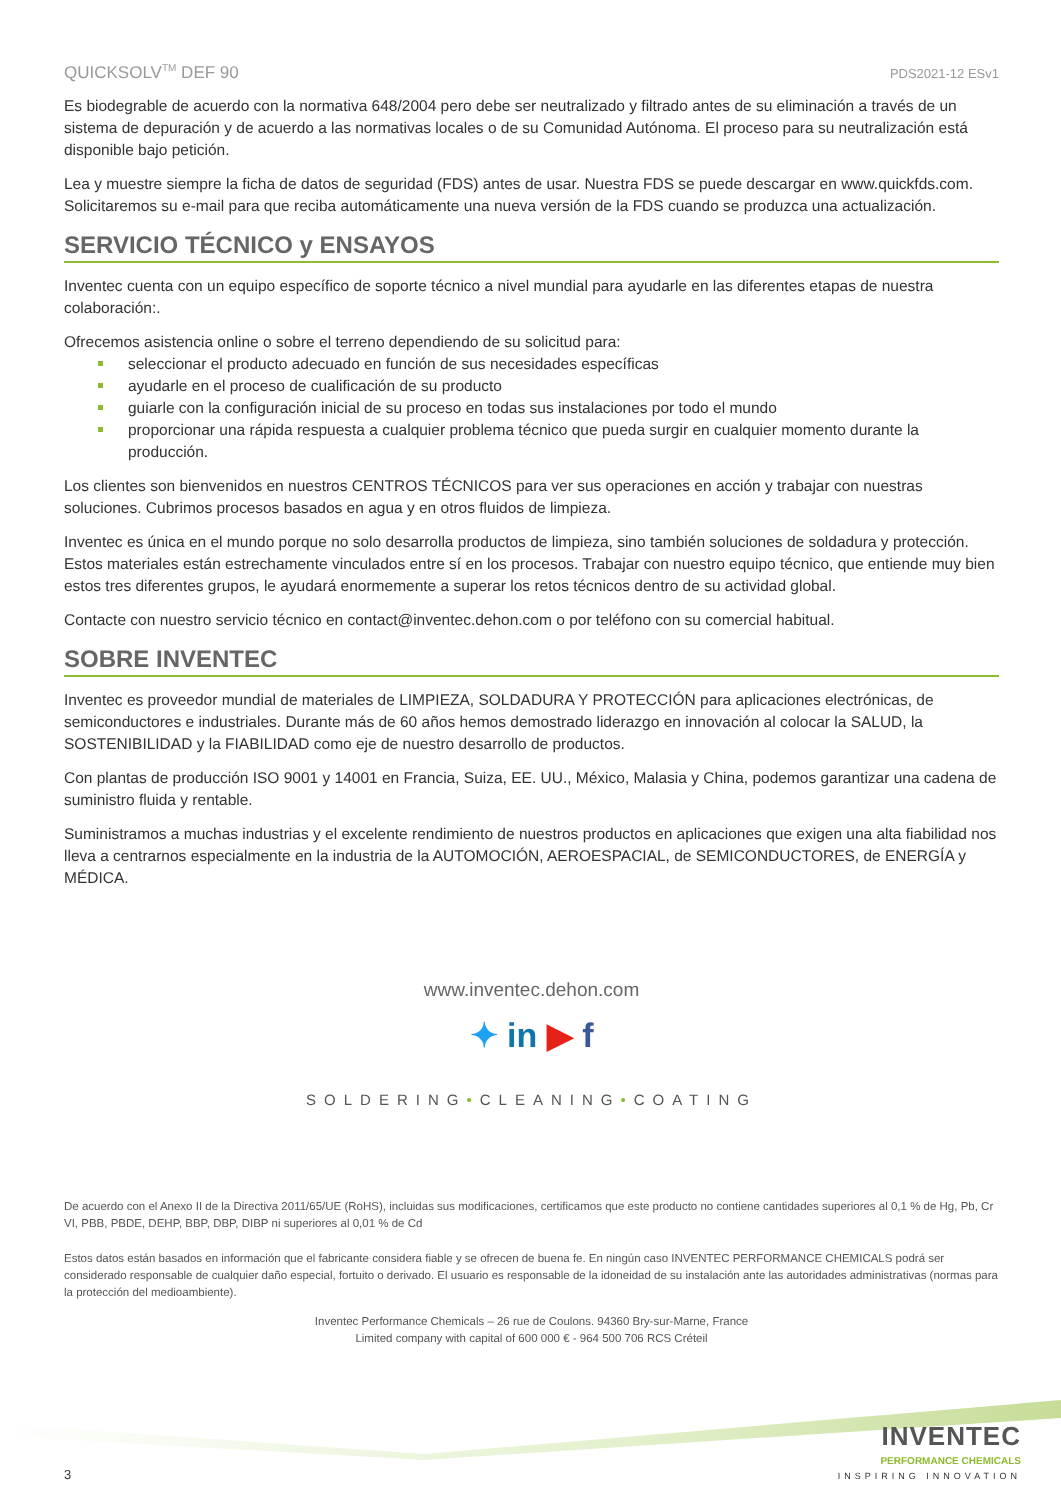QUICKSOLV<sup>TM</sup> DEF 90 PDS2021-12 ESv1
Es biodegrable de acuerdo con la normativa 648/2004 pero debe ser neutralizado y filtrado antes de su eliminación a través de un sistema de depuración y de acuerdo a las normativas locales o de su Comunidad Autónoma. El proceso para su neutralización está disponible bajo petición.
Lea y muestre siempre la ficha de datos de seguridad (FDS) antes de usar. Nuestra FDS se puede descargar en www.quickfds.com. Solicitaremos su e-mail para que reciba automáticamente una nueva versión de la FDS cuando se produzca una actualización.
SERVICIO TÉCNICO y ENSAYOS
Inventec cuenta con un equipo específico de soporte técnico a nivel mundial para ayudarle en las diferentes etapas de nuestra colaboración:.
Ofrecemos asistencia online o sobre el terreno dependiendo de su solicitud para:
seleccionar el producto adecuado en función de sus necesidades específicas
ayudarle en el proceso de cualificación de su producto
guiarle con la configuración inicial de su proceso en todas sus instalaciones por todo el mundo
proporcionar una rápida respuesta a cualquier problema técnico que pueda surgir en cualquier momento durante la producción.
Los clientes son bienvenidos en nuestros CENTROS TÉCNICOS para ver sus operaciones en acción y trabajar con nuestras soluciones. Cubrimos procesos basados en agua y en otros fluidos de limpieza.
Inventec es única en el mundo porque no solo desarrolla productos de limpieza, sino también soluciones de soldadura y protección. Estos materiales están estrechamente vinculados entre sí en los procesos. Trabajar con nuestro equipo técnico, que entiende muy bien estos tres diferentes grupos, le ayudará enormemente a superar los retos técnicos dentro de su actividad global.
Contacte con nuestro servicio técnico en contact@inventec.dehon.com o por teléfono con su comercial habitual.
SOBRE INVENTEC
Inventec es proveedor mundial de materiales de LIMPIEZA, SOLDADURA Y PROTECCIÓN para aplicaciones electrónicas, de semiconductores e industriales. Durante más de 60 años hemos demostrado liderazgo en innovación al colocar la SALUD, la SOSTENIBILIDAD y la FIABILIDAD como eje de nuestro desarrollo de productos.
Con plantas de producción ISO 9001 y 14001 en Francia, Suiza, EE. UU., México, Malasia y China, podemos garantizar una cadena de suministro fluida y rentable.
Suministramos a muchas industrias y el excelente rendimiento de nuestros productos en aplicaciones que exigen una alta fiabilidad nos lleva a centrarnos especialmente en la industria de la AUTOMOCIÓN, AEROESPACIAL, de SEMICONDUCTORES, de ENERGÍA y MÉDICA.
www.inventec.dehon.com
✦ in ▶ f
SOLDERING•CLEANING•COATING
De acuerdo con el Anexo II de la Directiva 2011/65/UE (RoHS), incluidas sus modificaciones, certificamos que este producto no contiene cantidades superiores al 0,1 % de Hg, Pb, Cr VI, PBB, PBDE, DEHP, BBP, DBP, DIBP ni superiores al 0,01 % de Cd
Estos datos están basados en información que el fabricante considera fiable y se ofrecen de buena fe. En ningún caso INVENTEC PERFORMANCE CHEMICALS podrá ser considerado responsable de cualquier daño especial, fortuito o derivado. El usuario es responsable de la idoneidad de su instalación ante las autoridades administrativas (normas para la protección del medioambiente).
Inventec Performance Chemicals – 26 rue de Coulons. 94360 Bry-sur-Marne, France
Limited company with capital of 600 000 € - 964 500 706 RCS Créteil
3
INVENTEC
PERFORMANCE CHEMICALS
INSPIRING INNOVATION